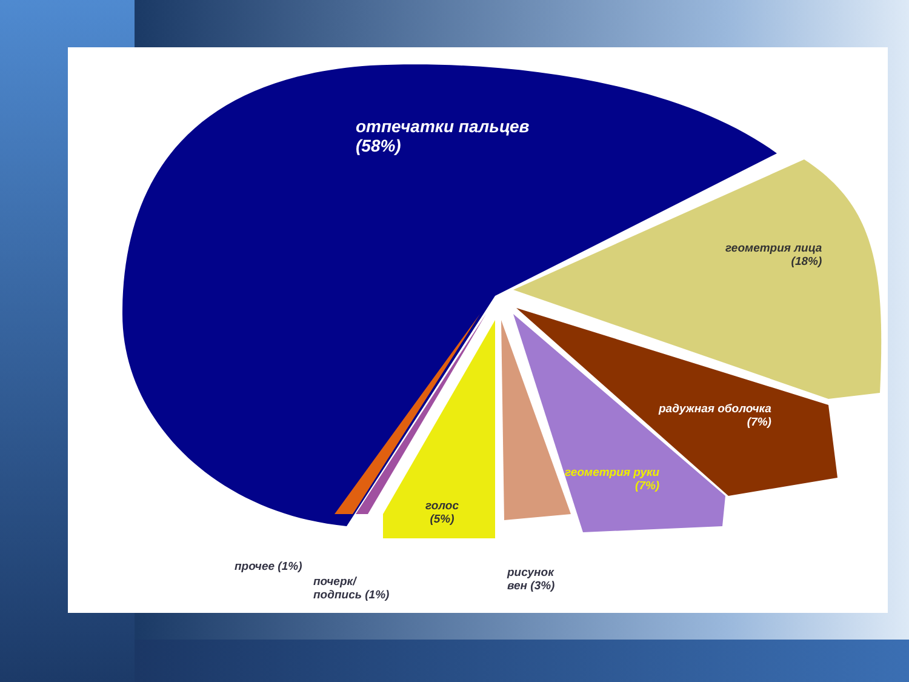отпечатки пальцев
(58%)
геометрия лица
(18%)
радужная оболочка
(7%)
геометрия руки
(7%)
голос
(5%)
прочее (1%)
почерк/
подпись (1%)
рисунок
вен (3%)